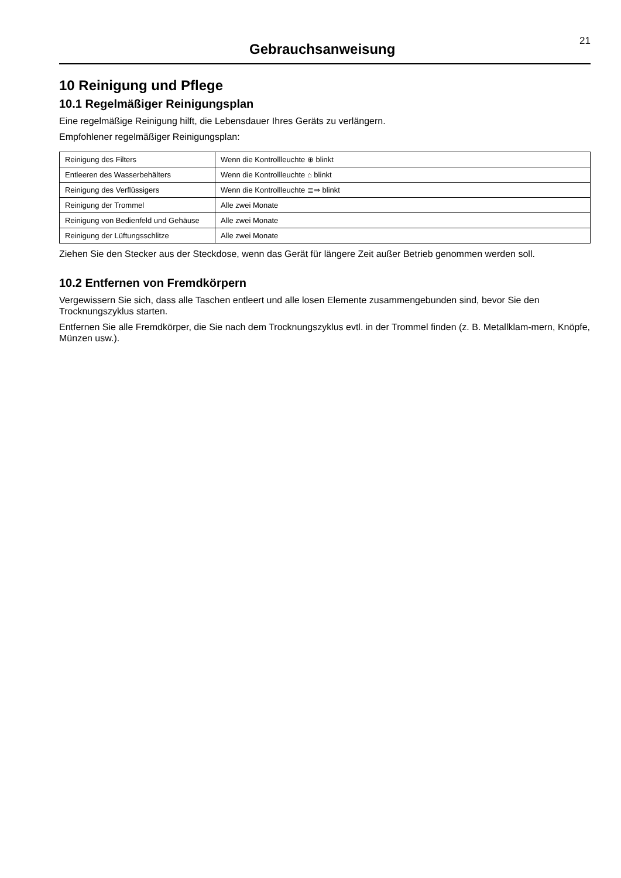Gebrauchsanweisung
21
10 Reinigung und Pflege
10.1 Regelmäßiger Reinigungsplan
Eine regelmäßige Reinigung hilft, die Lebensdauer Ihres Geräts zu verlängern.
Empfohlener regelmäßiger Reinigungsplan:
| Reinigung des Filters | Wenn die Kontrollleuchte ⊕ blinkt |
| Entleeren des Wasserbehälters | Wenn die Kontrollleuchte ⌂ blinkt |
| Reinigung des Verflüssigers | Wenn die Kontrollleuchte ≣⇒ blinkt |
| Reinigung der Trommel | Alle zwei Monate |
| Reinigung von Bedienfeld und Gehäuse | Alle zwei Monate |
| Reinigung der Lüftungsschlitze | Alle zwei Monate |
Ziehen Sie den Stecker aus der Steckdose, wenn das Gerät für längere Zeit außer Betrieb genommen werden soll.
10.2 Entfernen von Fremdkörpern
Vergewissern Sie sich, dass alle Taschen entleert und alle losen Elemente zusammengebunden sind, bevor Sie den Trocknungszyklus starten.
Entfernen Sie alle Fremdkörper, die Sie nach dem Trocknungszyklus evtl. in der Trommel finden (z. B. Metallklam-mern, Knöpfe, Münzen usw.).